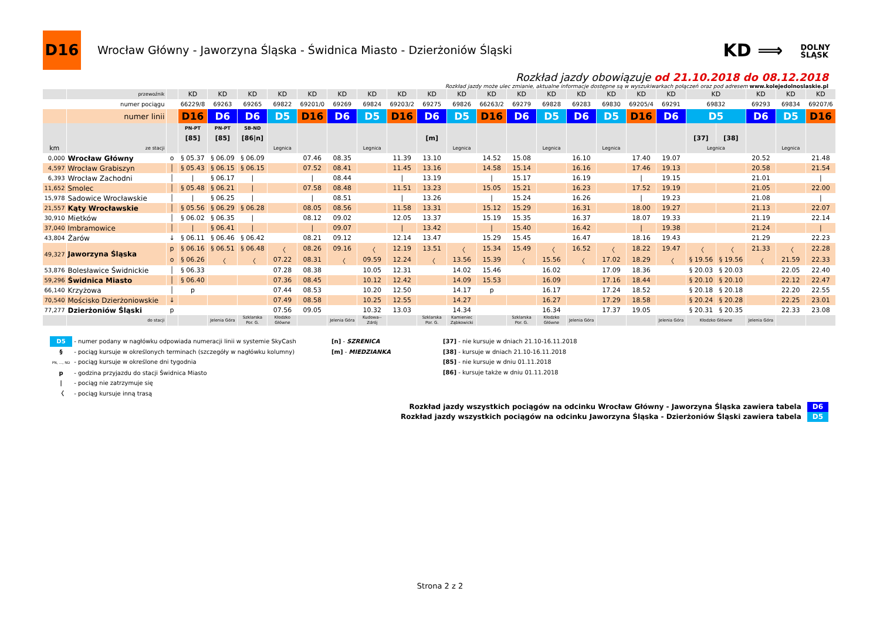D16
Wrocław Główny - Jaworzyna Śląska - Świdnica Miasto - Dzierżoniów Śląski
KD ⟹ DOLNY
ŚLĄSK
Rozkład jazdy obowiązuje od 21.10.2018 do 08.12.2018
Rozkład jazdy może ulec zmianie, aktualne informacje dostępne są w wyszukiwarkach połączeń oraz pod adresem www.kolejedolnoslaskie.pl
| | przewoźnik | | KD | KD | KD | KD | KD | KD | KD | KD | KD | KD | KD | KD | KD | KD | KD | KD | KD | KD | | KD | KD | KD |
| | numer pociągu | | 66229/8 | 69263 | 69265 | 69822 | 69201/0 | 69269 | 69824 | 69203/2 | 69275 | 69826 | 66263/2 | 69279 | 69828 | 69283 | 69830 | 69205/4 | 69291 | 69832 | | 69293 | 69834 | 69207/6 |
| | numer linii | | D16 | D6 | D6 | D5 | D16 | D6 | D5 | D16 | D6 | D5 | D16 | D6 | D5 | D6 | D5 | D16 | D6 | D5 | | D6 | D5 | D16 |
| | | | PN-PT | PN-PT | SB-ND | | | | | | | | | | | | | | | | | | | |
| | | | [85] | [85] | [86/n] | | | | | | [m] | | | | | | | | | [37] | [38] | | | |
| km | ze stacji | | | | | Legnica | | | Legnica | | | Legnica | | | Legnica | | Legnica | | | Legnica | | | Legnica | |
| 0,000 | Wrocław Główny | o | § 05.37 | § 06.09 | § 06.09 | | 07.46 | 08.35 | | 11.39 | 13.10 | | 14.52 | 15.08 | | 16.10 | | 17.40 | 19.07 | | | 20.52 | | 21.48 |
| 4,597 | Wrocław Grabiszyn | │ | § 05.43 | § 06.15 | § 06.15 | | 07.52 | 08.41 | | 11.45 | 13.16 | | 14.58 | 15.14 | | 16.16 | | 17.46 | 19.13 | | | 20.58 | | 21.54 |
| 6,393 | Wrocław Zachodni | │ | / | § 06.17 | / | | / | 08.44 | | / | 13.19 | | / | 15.17 | | 16.19 | | / | 19.15 | | | 21.01 | | / |
| 11,652 | Smolec | │ | § 05.48 | § 06.21 | / | | 07.58 | 08.48 | | 11.51 | 13.23 | | 15.05 | 15.21 | | 16.23 | | 17.52 | 19.19 | | | 21.05 | | 22.00 |
| 15,978 | Sadowice Wrocławskie | │ | / | § 06.25 | / | | / | 08.51 | | / | 13.26 | | / | 15.24 | | 16.26 | | / | 19.23 | | | 21.08 | | / |
| 21,557 | Kąty Wrocławskie | │ | § 05.56 | § 06.29 | § 06.28 | | 08.05 | 08.56 | | 11.58 | 13.31 | | 15.12 | 15.29 | | 16.31 | | 18.00 | 19.27 | | | 21.13 | | 22.07 |
| 30,910 | Mietków | │ | § 06.02 | § 06.35 | / | | 08.12 | 09.02 | | 12.05 | 13.37 | | 15.19 | 15.35 | | 16.37 | | 18.07 | 19.33 | | | 21.19 | | 22.14 |
| 37,040 | Imbramowice | │ | / | § 06.41 | / | | / | 09.07 | | / | 13.42 | | / | 15.40 | | 16.42 | | / | 19.38 | | | 21.24 | | / |
| 43,804 | Żarów | ↓ | § 06.11 | § 06.46 | § 06.42 | | 08.21 | 09.12 | | 12.14 | 13.47 | | 15.29 | 15.45 | | 16.47 | | 18.16 | 19.43 | | | 21.29 | | 22.23 |
| 49,327 | Jaworzyna Śląska | p | § 06.16 | § 06.51 | § 06.48 | 〈 | 08.26 | 09.16 | 〈 | 12.19 | 13.51 | 〈 | 15.34 | 15.49 | 〈 | 16.52 | 〈 | 18.22 | 19.47 | 〈 | 〈 | 21.33 | 〈 | 22.28 |
| | | o | § 06.26 | 〈 | 〈 | 07.22 | 08.31 | 〈 | 09.59 | 12.24 | 〈 | 13.56 | 15.39 | 〈 | 15.56 | 〈 | 17.02 | 18.29 | 〈 | § 19.56 | § 19.56 | 〈 | 21.59 | 22.33 |
| 53,876 | Bolesławice Świdnickie | │ | § 06.33 | | | 07.28 | 08.38 | | 10.05 | 12.31 | | 14.02 | 15.46 | | 16.02 | | 17.09 | 18.36 | | § 20.03 | § 20.03 | | 22.05 | 22.40 |
| 59,296 | Świdnica Miasto | │ | § 06.40 | | | 07.36 | 08.45 | | 10.12 | 12.42 | | 14.09 | 15.53 | | 16.09 | | 17.16 | 18.44 | | § 20.10 | § 20.10 | | 22.12 | 22.47 |
| 66,140 | Krzyżowa | │ | p | | | 07.44 | 08.53 | | 10.20 | 12.50 | | 14.17 | p | | 16.17 | | 17.24 | 18.52 | | § 20.18 | § 20.18 | | 22.20 | 22.55 |
| 70,540 | Mościsko Dzierżoniowskie | ↓ | | | | 07.49 | 08.58 | | 10.25 | 12.55 | | 14.27 | | | 16.27 | | 17.29 | 18.58 | | § 20.24 | § 20.28 | | 22.25 | 23.01 |
| 77,277 | Dzierżoniów Śląski | p | | | | 07.56 | 09.05 | | 10.32 | 13.03 | | 14.34 | | | 16.34 | | 17.37 | 19.05 | | § 20.31 | § 20.35 | | 22.33 | 23.08 |
| | do stacji | | | Jelenia Góra | Szklarska Por. G. | Kłodzko Główne | | Jelenia Góra | Kudowa--Zdrój | | Szklarska Por. G. | Kamieniec Ząbkowicki | | Szklarska Por. G. | Kłodzko Główne | Jelenia Góra | | | Jelenia Góra | Kłodzko Główne | | Jelenia Góra | | |
D5 - numer podany w nagłówku odpowiada numeracji linii w systemie SkyCash
§ - pociąg kursuje w określonych terminach (szczegóły w nagłówku kolumny)
PN, ..., ND - pociąg kursuje w określone dni tygodnia
p - godzina przyjazdu do stacji Świdnica Miasto
| - pociąg nie zatrzymuje się
〈 - pociąg kursuje inną trasą
[n] - SZRENICA
[m] - MIEDZIANKA
[37] - nie kursuje w dniach 21.10-16.11.2018
[38] - kursuje w dniach 21.10-16.11.2018
[85] - nie kursuje w dniu 01.11.2018
[86] - kursuje także w dniu 01.11.2018
Rozkład jazdy wszystkich pociągów na odcinku Wrocław Główny - Jaworzyna Śląska zawiera tabela D6
Rozkład jazdy wszystkich pociągów na odcinku Jaworzyna Śląska - Dzierżoniów Śląski zawiera tabela D5
Strona 2 z 2